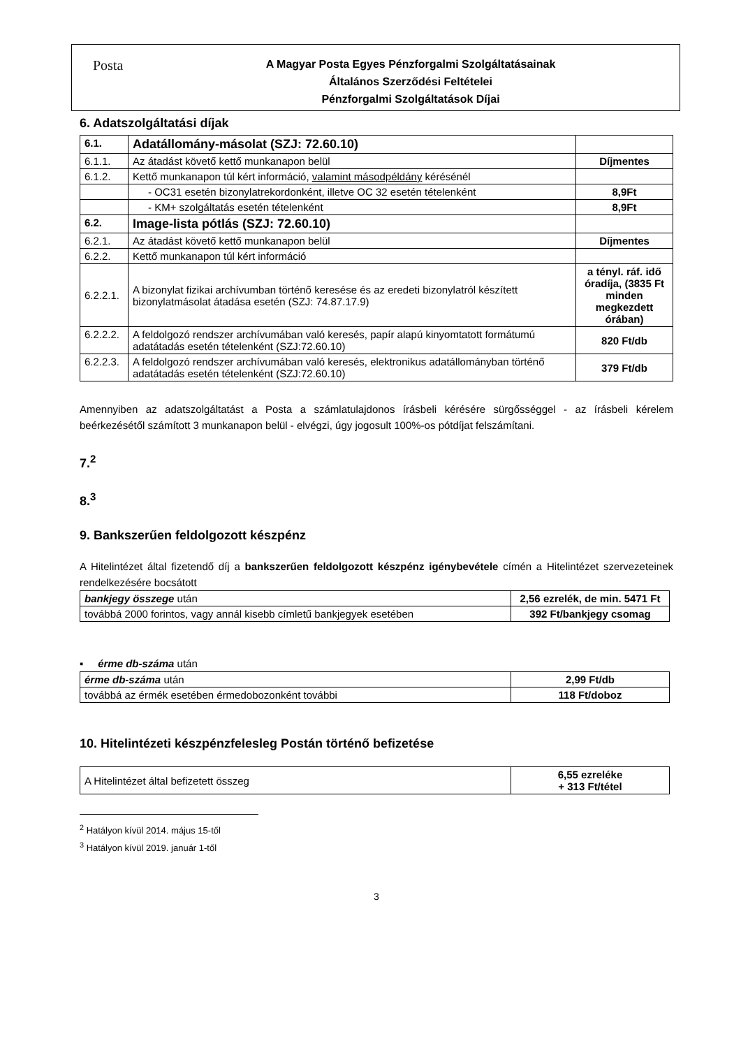Posta
A Magyar Posta Egyes Pénzforgalmi Szolgáltatásainak
Általános Szerződési Feltételei
Pénzforgalmi Szolgáltatások Díjai
6. Adatszolgáltatási díjak
| 6.1. | Adatállomány-másolat (SZJ: 72.60.10) | |
| 6.1.1. | Az átadást követő kettő munkanapon belül | Díjmentes |
| 6.1.2. | Kettő munkanapon túl kért információ, valamint másodpéldány kérésénél | |
| | - OC31 esetén bizonylatrekordonként, illetve OC 32 esetén tételenként | 8,9Ft |
| | - KM+ szolgáltatás esetén tételenként | 8,9Ft |
| 6.2. | Image-lista pótlás (SZJ: 72.60.10) | |
| 6.2.1. | Az átadást követő kettő munkanapon belül | Díjmentes |
| 6.2.2. | Kettő munkanapon túl kért információ | |
| 6.2.2.1. | A bizonylat fizikai archívumban történő keresése és az eredeti bizonylatról készített bizonylatmásolat átadása esetén (SZJ: 74.87.17.9) | a tényl. ráf. idő óradíja, (3835 Ft minden megkezdett órában) |
| 6.2.2.2. | A feldolgozó rendszer archívumában való keresés, papír alapú kinyomtatott formátumú adatátadás esetén tételenként (SZJ:72.60.10) | 820 Ft/db |
| 6.2.2.3. | A feldolgozó rendszer archívumában való keresés, elektronikus adatállományban történő adatátadás esetén tételenként (SZJ:72.60.10) | 379 Ft/db |
Amennyiben az adatszolgáltatást a Posta a számlatulajdonos írásbeli kérésére sürgősséggel - az írásbeli kérelem beérkezésétől számított 3 munkanapon belül - elvégzi, úgy jogosult 100%-os pótdíjat felszámítani.
7.<sup>2</sup>
8.<sup>3</sup>
9. Bankszerűen feldolgozott készpénz
A Hitelintézet által fizetendő díj a bankszerűen feldolgozott készpénz igénybevétele címén a Hitelintézet szervezeteinek rendelkezésére bocsátott
| bankjegy összege után | 2,56 ezrelék, de min. 5471 Ft |
| továbbá 2000 forintos, vagy annál kisebb címletű bankjegyek esetében | 392 Ft/bankjegy csomag |
▪ érme db-száma után
| érme db-száma után | 2,99 Ft/db |
| továbbá az érmék esetében érmedobozonként további | 118 Ft/doboz |
10. Hitelintézeti készpénzfelesleg Postán történő befizetése
| A Hitelintézet által befizetett összeg | 6,55 ezreléke + 313 Ft/tétel |
<sup>2</sup> Hatályon kívül 2014. május 15-től
<sup>3</sup> Hatályon kívül 2019. január 1-től
3